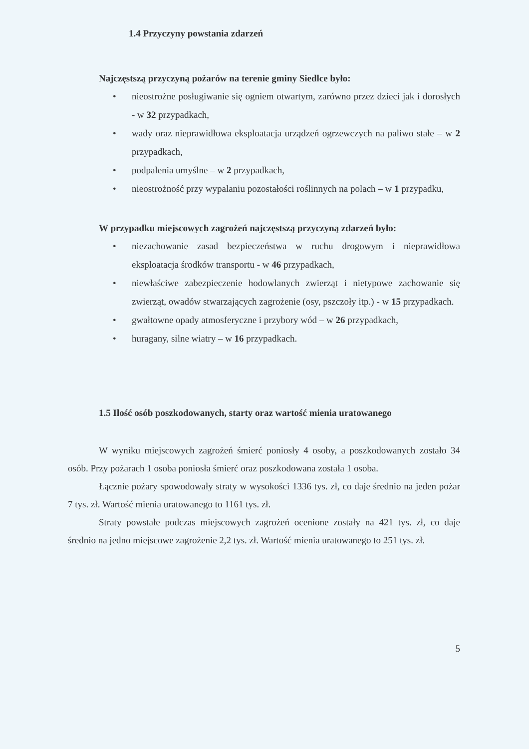1.4 Przyczyny powstania zdarzeń
Najczęstszą przyczyną pożarów na terenie gminy Siedlce było:
• nieostrożne posługiwanie się ogniem otwartym, zarówno przez dzieci jak i dorosłych - w 32 przypadkach,
• wady oraz nieprawidłowa eksploatacja urządzeń ogrzewczych na paliwo stałe – w 2 przypadkach,
• podpalenia umyślne – w 2 przypadkach,
• nieostrożność przy wypalaniu pozostałości roślinnych na polach – w 1 przypadku,
W przypadku miejscowych zagrożeń najczęstszą przyczyną zdarzeń było:
• niezachowanie zasad bezpieczeństwa w ruchu drogowym i nieprawidłowa eksploatacja środków transportu - w 46 przypadkach,
• niewłaściwe zabezpieczenie hodowlanych zwierząt i nietypowe zachowanie się zwierząt, owadów stwarzających zagrożenie (osy, pszczoły itp.) - w 15 przypadkach.
• gwałtowne opady atmosferyczne i przybory wód – w 26 przypadkach,
• huragany, silne wiatry – w 16 przypadkach.
1.5 Ilość osób poszkodowanych, starty oraz wartość mienia uratowanego
W wyniku miejscowych zagrożeń śmierć poniosły 4 osoby, a poszkodowanych zostało 34 osób. Przy pożarach 1 osoba poniosła śmierć oraz poszkodowana została 1 osoba.
Łącznie pożary spowodowały straty w wysokości 1336 tys. zł, co daje średnio na jeden pożar 7 tys. zł. Wartość mienia uratowanego to 1161 tys. zł.
Straty powstałe podczas miejscowych zagrożeń ocenione zostały na 421 tys. zł, co daje średnio na jedno miejscowe zagrożenie 2,2 tys. zł. Wartość mienia uratowanego to 251 tys. zł.
5